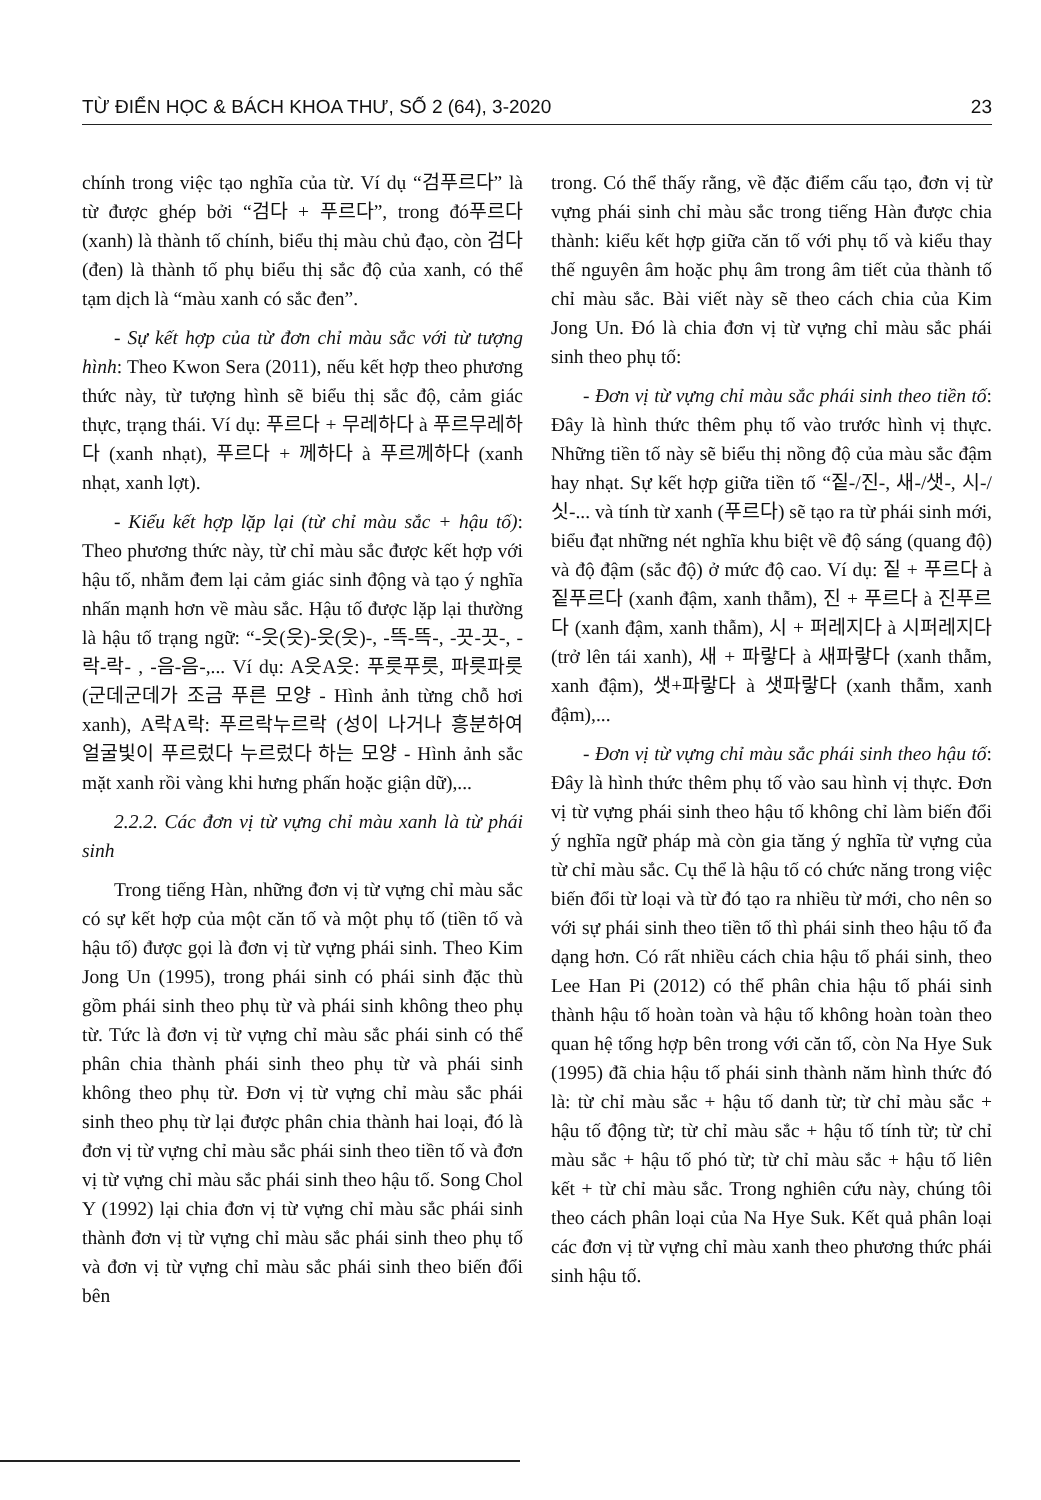TỪ ĐIỂN HỌC & BÁCH KHOA THƯ, SỐ 2 (64), 3-2020 23
chính trong việc tạo nghĩa của từ. Ví dụ “검푸르다” là từ được ghép bởi “검다 + 푸르다”, trong đó푸르다 (xanh) là thành tố chính, biểu thị màu chủ đạo, còn 검다 (đen) là thành tố phụ biểu thị sắc độ của xanh, có thể tạm dịch là “màu xanh có sắc đen”.
- Sự kết hợp của từ đơn chỉ màu sắc với từ tượng hình: Theo Kwon Sera (2011), nếu kết hợp theo phương thức này, từ tượng hình sẽ biểu thị sắc độ, cảm giác thực, trạng thái. Ví dụ: 푸르다 + 무레하다 à 푸르무레하다 (xanh nhạt), 푸르다 + 께하다 à 푸르께하다 (xanh nhạt, xanh lợt).
- Kiểu kết hợp lặp lại (từ chỉ màu sắc + hậu tố): Theo phương thức này, từ chỉ màu sắc được kết hợp với hậu tố, nhằm đem lại cảm giác sinh động và tạo ý nghĩa nhấn mạnh hơn về màu sắc. Hậu tố được lặp lại thường là hậu tố trạng ngữ: “-읏(읏)-읏(읏)-, -뜩-뜩-, -끗-끗-, -락-락- , -음-음-,... Ví dụ: A읏A읏: 푸릇푸릇, 파릇파릇 (군데군데가 조금 푸른 모양 - Hình ảnh từng chỗ hơi xanh), A락A락: 푸르락누르락 (성이 나거나 흥분하여 얼굴빛이 푸르렀다 누르렀다 하는 모양 - Hình ảnh sắc mặt xanh rồi vàng khi hưng phấn hoặc giận dữ),...
2.2.2. Các đơn vị từ vựng chỉ màu xanh là từ phái sinh
Trong tiếng Hàn, những đơn vị từ vựng chỉ màu sắc có sự kết hợp của một căn tố và một phụ tố (tiền tố và hậu tố) được gọi là đơn vị từ vựng phái sinh. Theo Kim Jong Un (1995), trong phái sinh có phái sinh đặc thù gồm phái sinh theo phụ từ và phái sinh không theo phụ từ. Tức là đơn vị từ vựng chỉ màu sắc phái sinh có thể phân chia thành phái sinh theo phụ từ và phái sinh không theo phụ từ. Đơn vị từ vựng chỉ màu sắc phái sinh theo phụ từ lại được phân chia thành hai loại, đó là đơn vị từ vựng chỉ màu sắc phái sinh theo tiền tố và đơn vị từ vựng chỉ màu sắc phái sinh theo hậu tố. Song Chol Y (1992) lại chia đơn vị từ vựng chỉ màu sắc phái sinh thành đơn vị từ vựng chỉ màu sắc phái sinh theo phụ tố và đơn vị từ vựng chỉ màu sắc phái sinh theo biến đổi bên
trong. Có thể thấy rằng, về đặc điểm cấu tạo, đơn vị từ vựng phái sinh chỉ màu sắc trong tiếng Hàn được chia thành: kiểu kết hợp giữa căn tố với phụ tố và kiểu thay thế nguyên âm hoặc phụ âm trong âm tiết của thành tố chỉ màu sắc. Bài viết này sẽ theo cách chia của Kim Jong Un. Đó là chia đơn vị từ vựng chỉ màu sắc phái sinh theo phụ tố:
- Đơn vị từ vựng chỉ màu sắc phái sinh theo tiền tố: Đây là hình thức thêm phụ tố vào trước hình vị thực. Những tiền tố này sẽ biểu thị nồng độ của màu sắc đậm hay nhạt. Sự kết hợp giữa tiền tố “짙-/진-, 새-/샛-, 시-/싯-... và tính từ xanh (푸르다) sẽ tạo ra từ phái sinh mới, biểu đạt những nét nghĩa khu biệt về độ sáng (quang độ) và độ đậm (sắc độ) ở mức độ cao. Ví dụ: 짙 + 푸르다 à 짙푸르다 (xanh đậm, xanh thẫm), 진 + 푸르다 à 진푸르다 (xanh đậm, xanh thẫm), 시 + 퍼레지다 à 시퍼레지다 (trở lên tái xanh), 새 + 파랗다 à 새파랗다 (xanh thẫm, xanh đậm), 샛+파랗다 à 샛파랗다 (xanh thẫm, xanh đậm),...
- Đơn vị từ vựng chỉ màu sắc phái sinh theo hậu tố: Đây là hình thức thêm phụ tố vào sau hình vị thực. Đơn vị từ vựng phái sinh theo hậu tố không chỉ làm biến đổi ý nghĩa ngữ pháp mà còn gia tăng ý nghĩa từ vựng của từ chỉ màu sắc. Cụ thể là hậu tố có chức năng trong việc biến đổi từ loại và từ đó tạo ra nhiều từ mới, cho nên so với sự phái sinh theo tiền tố thì phái sinh theo hậu tố đa dạng hơn. Có rất nhiều cách chia hậu tố phái sinh, theo Lee Han Pi (2012) có thể phân chia hậu tố phái sinh thành hậu tố hoàn toàn và hậu tố không hoàn toàn theo quan hệ tổng hợp bên trong với căn tố, còn Na Hye Suk (1995) đã chia hậu tố phái sinh thành năm hình thức đó là: từ chỉ màu sắc + hậu tố danh từ; từ chỉ màu sắc + hậu tố động từ; từ chỉ màu sắc + hậu tố tính từ; từ chỉ màu sắc + hậu tố phó từ; từ chỉ màu sắc + hậu tố liên kết + từ chỉ màu sắc. Trong nghiên cứu này, chúng tôi theo cách phân loại của Na Hye Suk. Kết quả phân loại các đơn vị từ vựng chỉ màu xanh theo phương thức phái sinh hậu tố.